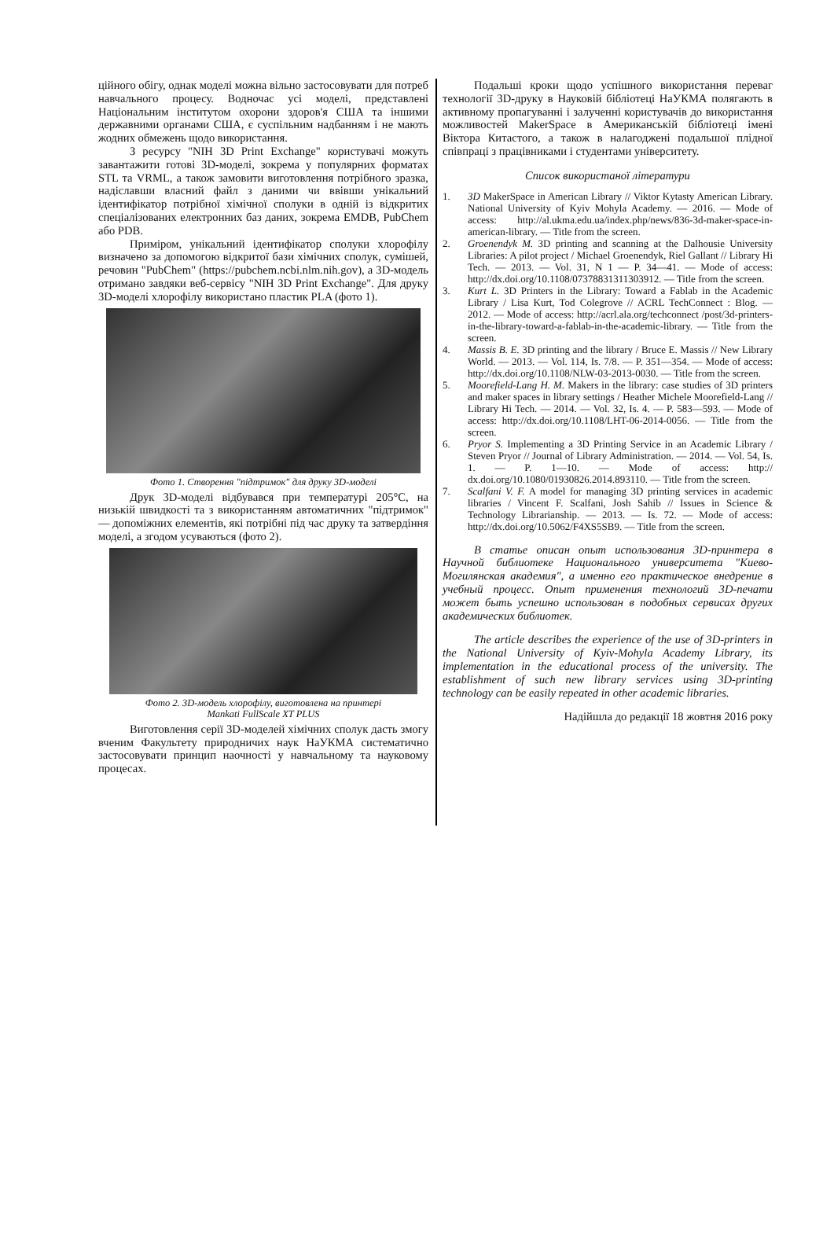ційного обігу, однак моделі можна вільно застосовувати для потреб навчального процесу. Водночас усі моделі, представлені Національним інститутом охорони здоров'я США та іншими державними органами США, є суспільним надбанням і не мають жодних обмежень щодо використання.
З ресурсу "NIH 3D Print Exchange" користувачі можуть завантажити готові 3D-моделі, зокрема у популярних форматах STL та VRML, а також замовити виготовлення потрібного зразка, надіславши власний файл з даними чи ввівши унікальний ідентифікатор потрібної хімічної сполуки в одній із відкритих спеціалізованих електронних баз даних, зокрема EMDB, PubChem або PDB.
Приміром, унікальний ідентифікатор сполуки хлорофілу визначено за допомогою відкритої бази хімічних сполук, сумішей, речовин "PubChem" (https://pubchem.ncbi.nlm.nih.gov), а 3D-модель отримано завдяки веб-сервісу "NIH 3D Print Exchange". Для друку 3D-моделі хлорофілу використано пластик PLA (фото 1).
Фото 1. Створення "підтримок" для друку 3D-моделі
Друк 3D-моделі відбувався при температурі 205°C, на низькій швидкості та з використанням автоматичних "підтримок" — допоміжних елементів, які потрібні під час друку та затвердіння моделі, а згодом усуваються (фото 2).
Фото 2. 3D-модель хлорофілу, виготовлена на принтері
Mankati FullScale XT PLUS
Виготовлення серії 3D-моделей хімічних сполук дасть змогу вченим Факультету природничих наук НаУКМА систематично застосовувати принцип наочності у навчальному та науковому процесах.
Подальші кроки щодо успішного використання переваг технології 3D-друку в Науковій бібліотеці НаУКМА полягають в активному пропагуванні і залученні користувачів до використання можливостей MakerSpace в Американській бібліотеці імені Віктора Китастого, а також в налагоджені подальшої плідної співпраці з працівниками і студентами університету.
Список використаної літератури
1. 3D MakerSpace in American Library // Viktor Kytasty American Library. National University of Kyiv Mohyla Academy. — 2016. — Mode of access: http://al.ukma.edu.ua/index.php/news/836-3d-maker-space-in-american-library. — Title from the screen.
2. Groenendyk M. 3D printing and scanning at the Dalhousie University Libraries: A pilot project / Michael Groenendyk, Riel Gallant // Library Hi Tech. — 2013. — Vol. 31, N 1 — P. 34—41. — Mode of access: http://dx.doi.org/10.1108/07378831311303912. — Title from the screen.
3. Kurt L. 3D Printers in the Library: Toward a Fablab in the Academic Library / Lisa Kurt, Tod Colegrove // ACRL TechConnect : Blog. — 2012. — Mode of access: http://acrl.ala.org/techconnect /post/3d-printers-in-the-library-toward-a-fablab-in-the-academic-library. — Title from the screen.
4. Massis B. E. 3D printing and the library / Bruce E. Massis // New Library World. — 2013. — Vol. 114, Is. 7/8. — P. 351—354. — Mode of access: http://dx.doi.org/10.1108/NLW-03-2013-0030. — Title from the screen.
5. Moorefield-Lang H. M. Makers in the library: case studies of 3D printers and maker spaces in library settings / Heather Michele Moorefield-Lang // Library Hi Tech. — 2014. — Vol. 32, Is. 4. — P. 583—593. — Mode of access: http://dx.doi.org/10.1108/LHT-06-2014-0056. — Title from the screen.
6. Pryor S. Implementing a 3D Printing Service in an Academic Library / Steven Pryor // Journal of Library Administration. — 2014. — Vol. 54, Is. 1. — P. 1—10. — Mode of access: http:// dx.doi.org/10.1080/01930826.2014.893110. — Title from the screen.
7. Scalfani V. F. A model for managing 3D printing services in academic libraries / Vincent F. Scalfani, Josh Sahib // Issues in Science & Technology Librarianship. — 2013. — Is. 72. — Mode of access: http://dx.doi.org/10.5062/F4XS5SB9. — Title from the screen.
В статье описан опыт использования 3D-принтера в Научной библиотеке Национального университета "Киево-Могилянская академия", а именно его практическое внедрение в учебный процесс. Опыт применения технологий 3D-печати может быть успешно использован в подобных сервисах других академических библиотек.
The article describes the experience of the use of 3D-printers in the National University of Kyiv-Mohyla Academy Library, its implementation in the educational process of the university. The establishment of such new library services using 3D-printing technology can be easily repeated in other academic libraries.
Надійшла до редакції 18 жовтня 2016 року